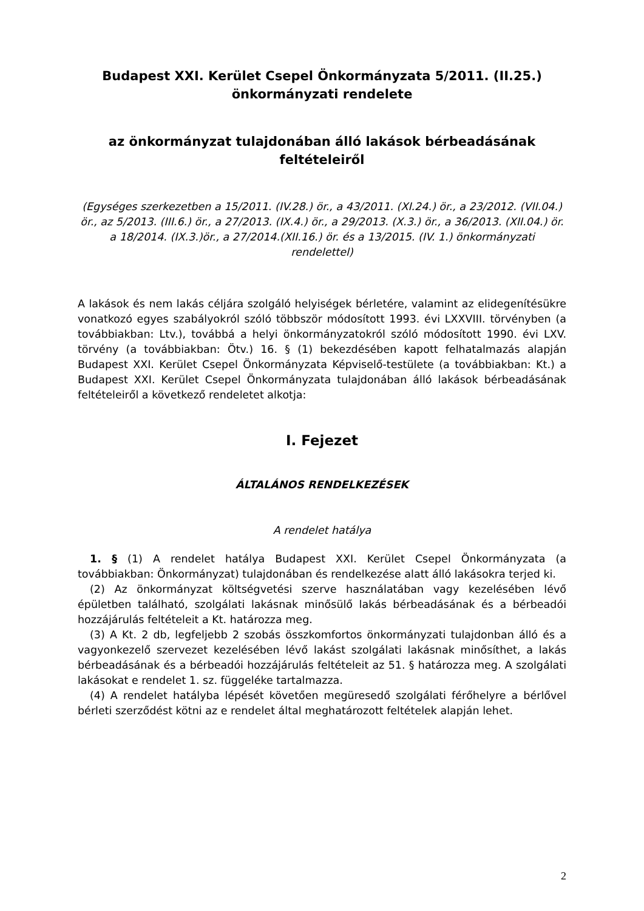Budapest XXI. Kerület Csepel Önkormányzata 5/2011. (II.25.) önkormányzati rendelete
az önkormányzat tulajdonában álló lakások bérbeadásának feltételeiről
(Egységes szerkezetben a 15/2011. (IV.28.) ör., a 43/2011. (XI.24.) ör., a 23/2012. (VII.04.) ör., az 5/2013. (III.6.) ör., a 27/2013. (IX.4.) ör., a 29/2013. (X.3.) ör., a 36/2013. (XII.04.) ör. a 18/2014. (IX.3.)ör., a 27/2014.(XII.16.) ör. és a 13/2015. (IV. 1.) önkormányzati rendelettel)
A lakások és nem lakás céljára szolgáló helyiségek bérletére, valamint az elidegenítésükre vonatkozó egyes szabályokról szóló többször módosított 1993. évi LXXVIII. törvényben (a továbbiakban: Ltv.), továbbá a helyi önkormányzatokról szóló módosított 1990. évi LXV. törvény (a továbbiakban: Ötv.) 16. § (1) bekezdésében kapott felhatalmazás alapján Budapest XXI. Kerület Csepel Önkormányzata Képviselő-testülete (a továbbiakban: Kt.) a Budapest XXI. Kerület Csepel Önkormányzata tulajdonában álló lakások bérbeadásának feltételeiről a következő rendeletet alkotja:
I. Fejezet
ÁLTALÁNOS RENDELKEZÉSEK
A rendelet hatálya
1. § (1) A rendelet hatálya Budapest XXI. Kerület Csepel Önkormányzata (a továbbiakban: Önkormányzat) tulajdonában és rendelkezése alatt álló lakásokra terjed ki.
(2) Az önkormányzat költségvetési szerve használatában vagy kezelésében lévő épületben található, szolgálati lakásnak minősülő lakás bérbeadásának és a bérbeadói hozzájárulás feltételeit a Kt. határozza meg.
(3) A Kt. 2 db, legfeljebb 2 szobás összkomfortos önkormányzati tulajdonban álló és a vagyonkezelő szervezet kezelésében lévő lakást szolgálati lakásnak minősíthet, a lakás bérbeadásának és a bérbeadói hozzájárulás feltételeit az 51. § határozza meg. A szolgálati lakásokat e rendelet 1. sz. függeléke tartalmazza.
(4) A rendelet hatályba lépését követően megüresedő szolgálati férőhelyre a bérlővel bérleti szerződést kötni az e rendelet által meghatározott feltételek alapján lehet.
2